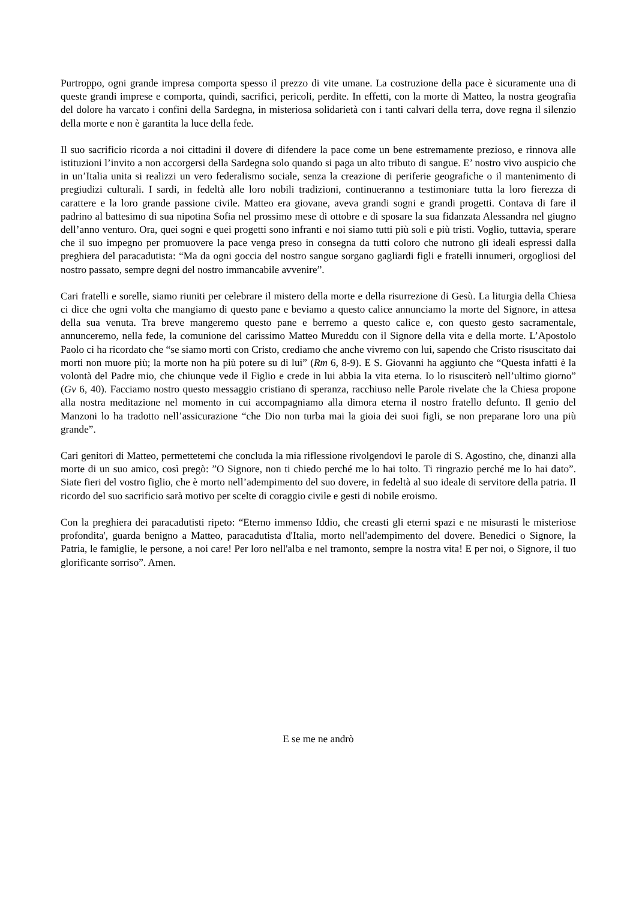Purtroppo, ogni grande impresa comporta spesso il prezzo di vite umane. La costruzione della pace è sicuramente una di queste grandi imprese e comporta, quindi, sacrifici, pericoli, perdite. In effetti, con la morte di Matteo, la nostra geografia del dolore ha varcato i confini della Sardegna, in misteriosa solidarietà con i tanti calvari della terra, dove regna il silenzio della morte e non è garantita la luce della fede.
Il suo sacrificio ricorda a noi cittadini il dovere di difendere la pace come un bene estremamente prezioso, e rinnova alle istituzioni l’invito a non accorgersi della Sardegna solo quando si paga un alto tributo di sangue. E’ nostro vivo auspicio che in un’Italia unita si realizzi un vero federalismo sociale, senza la creazione di periferie geografiche o il mantenimento di pregiudizi culturali. I sardi, in fedeltà alle loro nobili tradizioni, continueranno a testimoniare tutta la loro fierezza di carattere e la loro grande passione civile. Matteo era giovane, aveva grandi sogni e grandi progetti. Contava di fare il padrino al battesimo di sua nipotina Sofia nel prossimo mese di ottobre e di sposare la sua fidanzata Alessandra nel giugno dell’anno venturo. Ora, quei sogni e quei progetti sono infranti e noi siamo tutti più soli e più tristi. Voglio, tuttavia, sperare che il suo impegno per promuovere la pace venga preso in consegna da tutti coloro che nutrono gli ideali espressi dalla preghiera del paracadutista: “Ma da ogni goccia del nostro sangue sorgano gagliardi figli e fratelli innumeri, orgogliosi del nostro passato, sempre degni del nostro immancabile avvenire”.
Cari fratelli e sorelle, siamo riuniti per celebrare il mistero della morte e della risurrezione di Gesù. La liturgia della Chiesa ci dice che ogni volta che mangiamo di questo pane e beviamo a questo calice annunciamo la morte del Signore, in attesa della sua venuta. Tra breve mangeremo questo pane e berremo a questo calice e, con questo gesto sacramentale, annunceremo, nella fede, la comunione del carissimo Matteo Mureddu con il Signore della vita e della morte. L’Apostolo Paolo ci ha ricordato che “se siamo morti con Cristo, crediamo che anche vivremo con lui, sapendo che Cristo risuscitato dai morti non muore più; la morte non ha più potere su di lui” (Rm 6, 8-9). E S. Giovanni ha aggiunto che “Questa infatti è la volontà del Padre mio, che chiunque vede il Figlio e crede in lui abbia la vita eterna. Io lo risusciterò nell’ultimo giorno” (Gv 6, 40). Facciamo nostro questo messaggio cristiano di speranza, racchiuso nelle Parole rivelate che la Chiesa propone alla nostra meditazione nel momento in cui accompagniamo alla dimora eterna il nostro fratello defunto. Il genio del Manzoni lo ha tradotto nell’assicurazione “che Dio non turba mai la gioia dei suoi figli, se non preparane loro una più grande”.
Cari genitori di Matteo, permettetemi che concluda la mia riflessione rivolgendovi le parole di S. Agostino, che, dinanzi alla morte di un suo amico, così pregò: ”O Signore, non ti chiedo perché me lo hai tolto. Ti ringrazio perché me lo hai dato”. Siate fieri del vostro figlio, che è morto nell’adempimento del suo dovere, in fedeltà al suo ideale di servitore della patria. Il ricordo del suo sacrificio sarà motivo per scelte di coraggio civile e gesti di nobile eroismo.
Con la preghiera dei paracadutisti ripeto: “Eterno immenso Iddio, che creasti gli eterni spazi e ne misurasti le misteriose profondita', guarda benigno a Matteo, paracadutista d'Italia, morto nell'adempimento del dovere. Benedici o Signore, la Patria, le famiglie, le persone, a noi care! Per loro nell'alba e nel tramonto, sempre la nostra vita! E per noi, o Signore, il tuo glorificante sorriso”. Amen.
E se me ne andrò